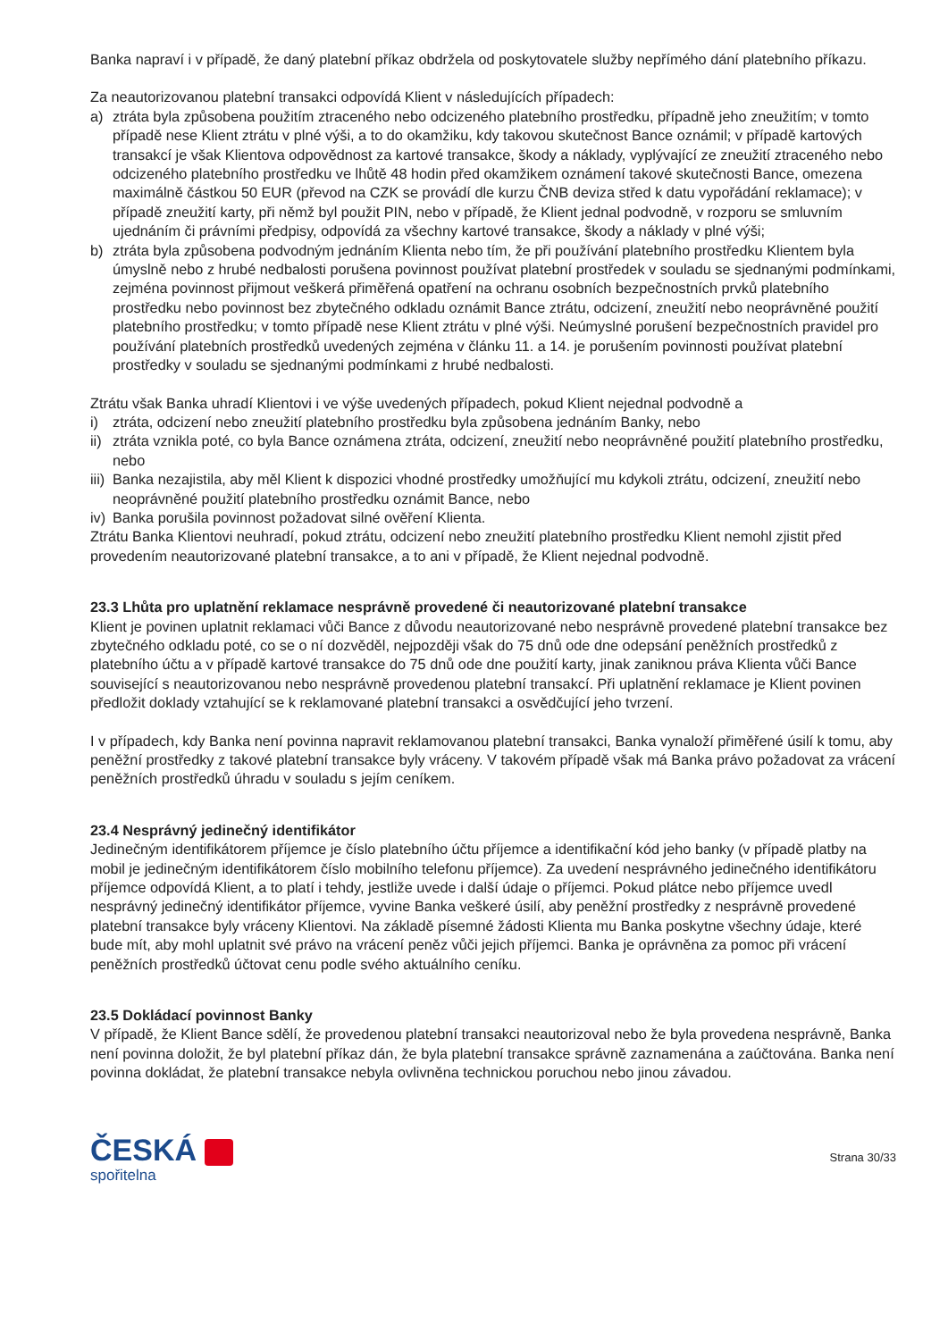Banka napraví i v případě, že daný platební příkaz obdržela od poskytovatele služby nepřímého dání platebního příkazu.
Za neautorizovanou platební transakci odpovídá Klient v následujících případech:
a) ztráta byla způsobena použitím ztraceného nebo odcizeného platebního prostředku, případně jeho zneužitím; v tomto případě nese Klient ztrátu v plné výši, a to do okamžiku, kdy takovou skutečnost Bance oznámil; v případě kartových transakcí je však Klientova odpovědnost za kartové transakce, škody a náklady, vyplývající ze zneužití ztraceného nebo odcizeného platebního prostředku ve lhůtě 48 hodin před okamžikem oznámení takové skutečnosti Bance, omezena maximálně částkou 50 EUR (převod na CZK se provádí dle kurzu ČNB deviza střed k datu vypořádání reklamace); v případě zneužití karty, při němž byl použit PIN, nebo v případě, že Klient jednal podvodně, v rozporu se smluvním ujednáním či právními předpisy, odpovídá za všechny kartové transakce, škody a náklady v plné výši;
b) ztráta byla způsobena podvodným jednáním Klienta nebo tím, že při používání platebního prostředku Klientem byla úmyslně nebo z hrubé nedbalosti porušena povinnost používat platební prostředek v souladu se sjednanými podmínkami, zejména povinnost přijmout veškerá přiměřená opatření na ochranu osobních bezpečnostních prvků platebního prostředku nebo povinnost bez zbytečného odkladu oznámit Bance ztrátu, odcizení, zneužití nebo neoprávněné použití platebního prostředku; v tomto případě nese Klient ztrátu v plné výši. Neúmyslné porušení bezpečnostních pravidel pro používání platebních prostředků uvedených zejména v článku 11. a 14. je porušením povinnosti používat platební prostředky v souladu se sjednanými podmínkami z hrubé nedbalosti.
Ztrátu však Banka uhradí Klientovi i ve výše uvedených případech, pokud Klient nejednal podvodně a
i) ztráta, odcizení nebo zneužití platebního prostředku byla způsobena jednáním Banky, nebo
ii) ztráta vznikla poté, co byla Bance oznámena ztráta, odcizení, zneužití nebo neoprávněné použití platebního prostředku, nebo
iii) Banka nezajistila, aby měl Klient k dispozici vhodné prostředky umožňující mu kdykoli ztrátu, odcizení, zneužití nebo neoprávněné použití platebního prostředku oznámit Bance, nebo
iv) Banka porušila povinnost požadovat silné ověření Klienta.
Ztrátu Banka Klientovi neuhradí, pokud ztrátu, odcizení nebo zneužití platebního prostředku Klient nemohl zjistit před provedením neautorizované platební transakce, a to ani v případě, že Klient nejednal podvodně.
23.3 Lhůta pro uplatnění reklamace nesprávně provedené či neautorizované platební transakce
Klient je povinen uplatnit reklamaci vůči Bance z důvodu neautorizované nebo nesprávně provedené platební transakce bez zbytečného odkladu poté, co se o ní dozvěděl, nejpozději však do 75 dnů ode dne odepsání peněžních prostředků z platebního účtu a v případě kartové transakce do 75 dnů ode dne použití karty, jinak zaniknou práva Klienta vůči Bance související s neautorizovanou nebo nesprávně provedenou platební transakcí. Při uplatnění reklamace je Klient povinen předložit doklady vztahující se k reklamované platební transakci a osvědčující jeho tvrzení.
I v případech, kdy Banka není povinna napravit reklamovanou platební transakci, Banka vynaloží přiměřené úsilí k tomu, aby peněžní prostředky z takové platební transakce byly vráceny. V takovém případě však má Banka právo požadovat za vrácení peněžních prostředků úhradu v souladu s jejím ceníkem.
23.4 Nesprávný jedinečný identifikátor
Jedinečným identifikátorem příjemce je číslo platebního účtu příjemce a identifikační kód jeho banky (v případě platby na mobil je jedinečným identifikátorem číslo mobilního telefonu příjemce). Za uvedení nesprávného jedinečného identifikátoru příjemce odpovídá Klient, a to platí i tehdy, jestliže uvede i další údaje o příjemci. Pokud plátce nebo příjemce uvedl nesprávný jedinečný identifikátor příjemce, vyvine Banka veškeré úsilí, aby peněžní prostředky z nesprávně provedené platební transakce byly vráceny Klientovi. Na základě písemné žádosti Klienta mu Banka poskytne všechny údaje, které bude mít, aby mohl uplatnit své právo na vrácení peněz vůči jejich příjemci. Banka je oprávněna za pomoc při vrácení peněžních prostředků účtovat cenu podle svého aktuálního ceníku.
23.5 Dokládací povinnost Banky
V případě, že Klient Bance sdělí, že provedenou platební transakci neautorizoval nebo že byla provedena nesprávně, Banka není povinna doložit, že byl platební příkaz dán, že byla platební transakce správně zaznamenána a zaúčtována. Banka není povinna dokládat, že platební transakce nebyla ovlivněna technickou poruchou nebo jinou závadou.
ČESKÁ
spořitelna
Strana 30/33